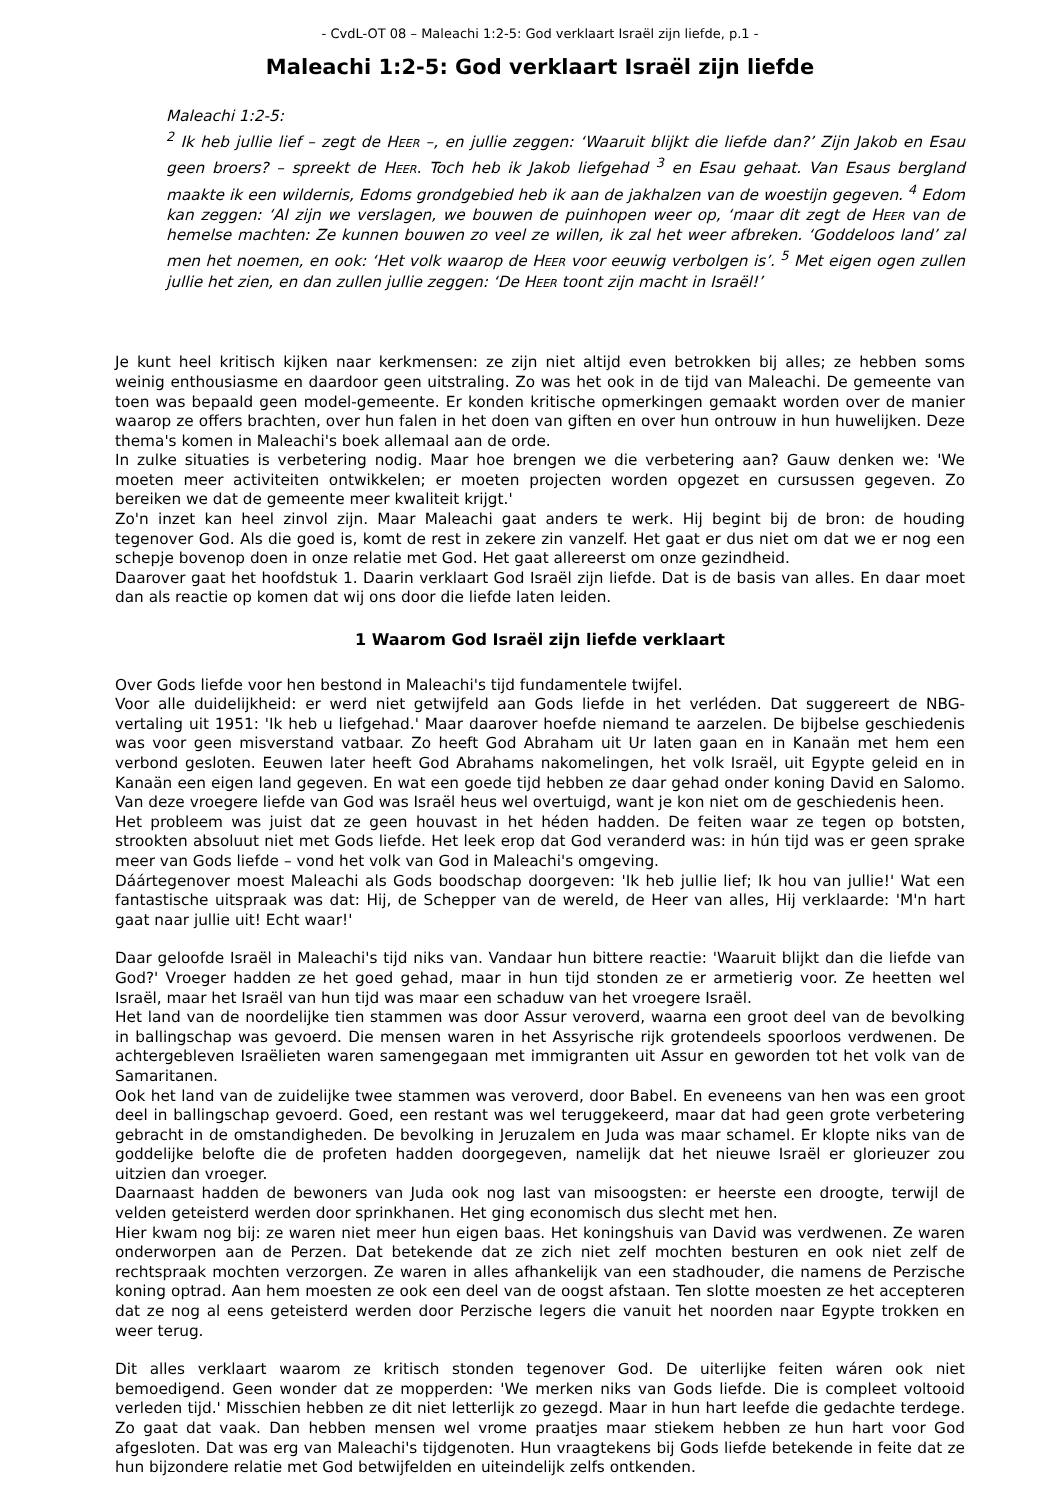- CvdL-OT 08 – Maleachi 1:2-5: God verklaart Israël zijn liefde, p.1 -
Maleachi 1:2-5: God verklaart Israël zijn liefde
Maleachi 1:2-5:
<sup>2</sup> Ik heb jullie lief – zegt de HEER –, en jullie zeggen: ‘Waaruit blijkt die liefde dan?’ Zijn Jakob en Esau geen broers? – spreekt de HEER. Toch heb ik Jakob liefgehad <sup>3</sup> en Esau gehaat. Van Esaus bergland maakte ik een wildernis, Edoms grondgebied heb ik aan de jakhalzen van de woestijn gegeven. <sup>4</sup> Edom kan zeggen: ‘Al zijn we verslagen, we bouwen de puinhopen weer op, ‘maar dit zegt de HEER van de hemelse machten: Ze kunnen bouwen zo veel ze willen, ik zal het weer afbreken. ‘Goddeloos land’ zal men het noemen, en ook: ‘Het volk waarop de HEER voor eeuwig verbolgen is’. <sup>5</sup> Met eigen ogen zullen jullie het zien, en dan zullen jullie zeggen: ‘De HEER toont zijn macht in Israël!’
Je kunt heel kritisch kijken naar kerkmensen: ze zijn niet altijd even betrokken bij alles; ze hebben soms weinig enthousiasme en daardoor geen uitstraling. Zo was het ook in de tijd van Maleachi. De gemeente van toen was bepaald geen model-gemeente. Er konden kritische opmerkingen gemaakt worden over de manier waarop ze offers brachten, over hun falen in het doen van giften en over hun ontrouw in hun huwelijken. Deze thema's komen in Maleachi's boek allemaal aan de orde.
In zulke situaties is verbetering nodig. Maar hoe brengen we die verbetering aan? Gauw denken we: 'We moeten meer activiteiten ontwikkelen; er moeten projecten worden opgezet en cursussen gegeven. Zo bereiken we dat de gemeente meer kwaliteit krijgt.'
Zo'n inzet kan heel zinvol zijn. Maar Maleachi gaat anders te werk. Hij begint bij de bron: de houding tegenover God. Als die goed is, komt de rest in zekere zin vanzelf. Het gaat er dus niet om dat we er nog een schepje bovenop doen in onze relatie met God. Het gaat allereerst om onze gezindheid.
Daarover gaat het hoofdstuk 1. Daarin verklaart God Israël zijn liefde. Dat is de basis van alles. En daar moet dan als reactie op komen dat wij ons door die liefde laten leiden.
1 Waarom God Israël zijn liefde verklaart
Over Gods liefde voor hen bestond in Maleachi's tijd fundamentele twijfel.
Voor alle duidelijkheid: er werd niet getwijfeld aan Gods liefde in het verléden. Dat suggereert de NBG-vertaling uit 1951: 'Ik heb u liefgehad.' Maar daarover hoefde niemand te aarzelen. De bijbelse geschiedenis was voor geen misverstand vatbaar. Zo heeft God Abraham uit Ur laten gaan en in Kanaän met hem een verbond gesloten. Eeuwen later heeft God Abrahams nakomelingen, het volk Israël, uit Egypte geleid en in Kanaän een eigen land gegeven. En wat een goede tijd hebben ze daar gehad onder koning David en Salomo. Van deze vroegere liefde van God was Israël heus wel overtuigd, want je kon niet om de geschiedenis heen.
Het probleem was juist dat ze geen houvast in het héden hadden. De feiten waar ze tegen op botsten, strookten absoluut niet met Gods liefde. Het leek erop dat God veranderd was: in hún tijd was er geen sprake meer van Gods liefde – vond het volk van God in Maleachi's omgeving.
Dáártegenover moest Maleachi als Gods boodschap doorgeven: 'Ik heb jullie lief; Ik hou van jullie!' Wat een fantastische uitspraak was dat: Hij, de Schepper van de wereld, de Heer van alles, Hij verklaarde: 'M'n hart gaat naar jullie uit! Echt waar!'
Daar geloofde Israël in Maleachi's tijd niks van. Vandaar hun bittere reactie: 'Waaruit blijkt dan die liefde van God?' Vroeger hadden ze het goed gehad, maar in hun tijd stonden ze er armetierig voor. Ze heetten wel Israël, maar het Israël van hun tijd was maar een schaduw van het vroegere Israël.
Het land van de noordelijke tien stammen was door Assur veroverd, waarna een groot deel van de bevolking in ballingschap was gevoerd. Die mensen waren in het Assyrische rijk grotendeels spoorloos verdwenen. De achtergebleven Israëlieten waren samengegaan met immigranten uit Assur en geworden tot het volk van de Samaritanen.
Ook het land van de zuidelijke twee stammen was veroverd, door Babel. En eveneens van hen was een groot deel in ballingschap gevoerd. Goed, een restant was wel teruggekeerd, maar dat had geen grote verbetering gebracht in de omstandigheden. De bevolking in Jeruzalem en Juda was maar schamel. Er klopte niks van de goddelijke belofte die de profeten hadden doorgegeven, namelijk dat het nieuwe Israël er glorieuzer zou uitzien dan vroeger.
Daarnaast hadden de bewoners van Juda ook nog last van misoogsten: er heerste een droogte, terwijl de velden geteisterd werden door sprinkhanen. Het ging economisch dus slecht met hen.
Hier kwam nog bij: ze waren niet meer hun eigen baas. Het koningshuis van David was verdwenen. Ze waren onderworpen aan de Perzen. Dat betekende dat ze zich niet zelf mochten besturen en ook niet zelf de rechtspraak mochten verzorgen. Ze waren in alles afhankelijk van een stadhouder, die namens de Perzische koning optrad. Aan hem moesten ze ook een deel van de oogst afstaan. Ten slotte moesten ze het accepteren dat ze nog al eens geteisterd werden door Perzische legers die vanuit het noorden naar Egypte trokken en weer terug.
Dit alles verklaart waarom ze kritisch stonden tegenover God. De uiterlijke feiten wáren ook niet bemoedigend. Geen wonder dat ze mopperden: 'We merken niks van Gods liefde. Die is compleet voltooid verleden tijd.' Misschien hebben ze dit niet letterlijk zo gezegd. Maar in hun hart leefde die gedachte terdege. Zo gaat dat vaak. Dan hebben mensen wel vrome praatjes maar stiekem hebben ze hun hart voor God afgesloten. Dat was erg van Maleachi's tijdgenoten. Hun vraagtekens bij Gods liefde betekende in feite dat ze hun bijzondere relatie met God betwijfelden en uiteindelijk zelfs ontkenden.